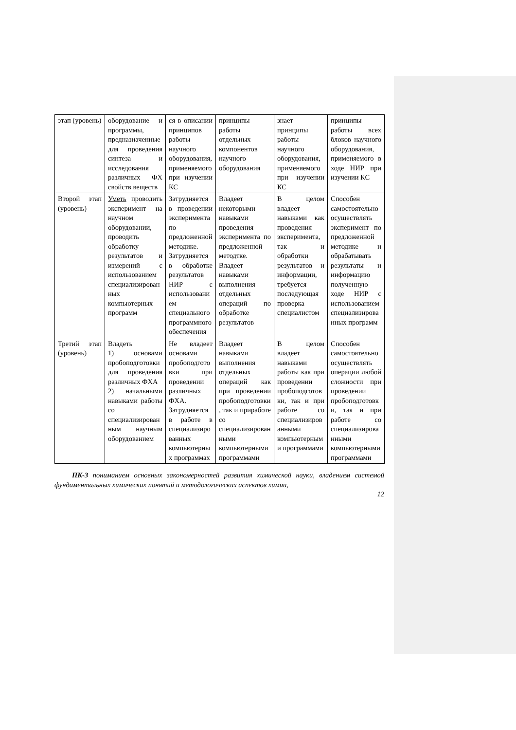| этап (уровень) | оборудование и программы, предназначенные для проведения синтеза и исследования различных ФХ свойств веществ | ся в описании принципов работы научного оборудования, применяемого при изучении КС | принципы работы отдельных компонентов научного оборудования | знает принципы работы научного оборудования, применяемого при изучении КС | принципы работы всех блоков научного оборудования, применяемого в ходе НИР при изучении КС |
| Второй этап (уровень) | Уметь проводить эксперимент на научном оборудовании, проводить обработку результатов и измерений с использованием специализированных компьютерных программ | Затрудняется в проведении эксперимента по предложенной методике. Затрудняется в обработке результатов НИР с использованием специального программного обеспечения | Владеет некоторыми навыками проведения эксперимента по предложенной методтке. Владеет навыками выполнения отдельных операций по обработке результатов | В целом владеет навыками как проведения эксперимента, так и обработки результатов и информации, требуется последующая проверка специалистом | Способен самостоятельно осуществлять эксперимент по предложенной методике и обрабатывать результаты и информацию полученную ходе НИР с использованием специализированных программ |
| Третий этап (уровень) | Владеть 1) основами пробоподготовки для проведения различных ФХА 2) начальными навыками работы со специализированным научным оборудованием | Не владеет основами пробоподготовки при проведении различных ФХА. Затрудняется в работе в специализированных компьютерных программах | Владеет навыками выполнения отдельных операций как при проведении пробоподготовки, так и приработе со специализированными компьютерными программами | В целом владеет навыками работы как при проведении пробоподготовки, так и при работе со специализированными компьютерными программами | Способен самостоятельно осуществлять операции любой сложности при проведении пробоподготовки, так и при работе со специализированными компьютерными программами |
ПК-3 пониманием основных закономерностей развития химической науки, владением системой фундаментальных химических понятий и методологических аспектов химии,
12